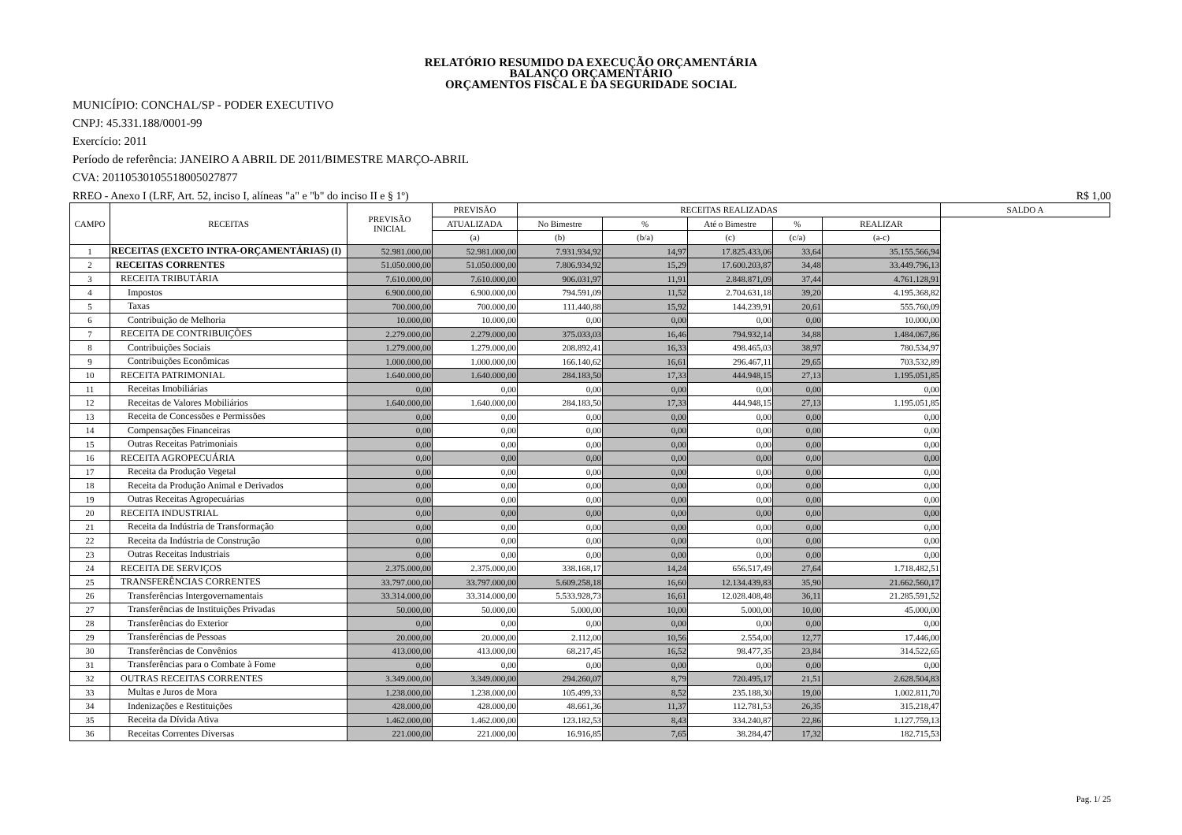RELATÓRIO RESUMIDO DA EXECUÇÃO ORÇAMENTÁRIA
BALANÇO ORÇAMENTÁRIO
ORÇAMENTOS FISCAL E DA SEGURIDADE SOCIAL
MUNICÍPIO: CONCHAL/SP - PODER EXECUTIVO
CNPJ: 45.331.188/0001-99
Exercício: 2011
Período de referência: JANEIRO A ABRIL DE 2011/BIMESTRE MARÇO-ABRIL
CVA: 20110530105518005027877
RREO - Anexo I (LRF, Art. 52, inciso I, alíneas "a" e "b" do inciso II e § 1º) R$ 1,00
| CAMPO | RECEITAS | PREVISÃO INICIAL | PREVISÃO | RECEITAS REALIZADAS | | | | | SALDO A |
| --- | --- | --- | --- | --- | --- | --- | --- | --- | --- |
| | | | ATUALIZADA | No Bimestre | % | Até o Bimestre | % | REALIZAR | |
| | | | (a) | (b) | (b/a) | (c) | (c/a) | (a-c) | |
| 1 | RECEITAS (EXCETO INTRA-ORÇAMENTÁRIAS) (I) | 52.981.000,00 | 52.981.000,00 | 7.931.934,92 | 14,97 | 17.825.433,06 | 33,64 | 35.155.566,94 | |
| 2 | RECEITAS CORRENTES | 51.050.000,00 | 51.050.000,00 | 7.806.934,92 | 15,29 | 17.600.203,87 | 34,48 | 33.449.796,13 | |
| 3 | RECEITA TRIBUTÁRIA | 7.610.000,00 | 7.610.000,00 | 906.031,97 | 11,91 | 2.848.871,09 | 37,44 | 4.761.128,91 | |
| 4 | Impostos | 6.900.000,00 | 6.900.000,00 | 794.591,09 | 11,52 | 2.704.631,18 | 39,20 | 4.195.368,82 | |
| 5 | Taxas | 700.000,00 | 700.000,00 | 111.440,88 | 15,92 | 144.239,91 | 20,61 | 555.760,09 | |
| 6 | Contribuição de Melhoria | 10.000,00 | 10.000,00 | 0,00 | 0,00 | 0,00 | 0,00 | 10.000,00 | |
| 7 | RECEITA DE CONTRIBUIÇÕES | 2.279.000,00 | 2.279.000,00 | 375.033,03 | 16,46 | 794.932,14 | 34,88 | 1.484.067,86 | |
| 8 | Contribuições Sociais | 1.279.000,00 | 1.279.000,00 | 208.892,41 | 16,33 | 498.465,03 | 38,97 | 780.534,97 | |
| 9 | Contribuições Econômicas | 1.000.000,00 | 1.000.000,00 | 166.140,62 | 16,61 | 296.467,11 | 29,65 | 703.532,89 | |
| 10 | RECEITA PATRIMONIAL | 1.640.000,00 | 1.640.000,00 | 284.183,50 | 17,33 | 444.948,15 | 27,13 | 1.195.051,85 | |
| 11 | Receitas Imobiliárias | 0,00 | 0,00 | 0,00 | 0,00 | 0,00 | 0,00 | 0,00 | |
| 12 | Receitas de Valores Mobiliários | 1.640.000,00 | 1.640.000,00 | 284.183,50 | 17,33 | 444.948,15 | 27,13 | 1.195.051,85 | |
| 13 | Receita de Concessões e Permissões | 0,00 | 0,00 | 0,00 | 0,00 | 0,00 | 0,00 | 0,00 | |
| 14 | Compensações Financeiras | 0,00 | 0,00 | 0,00 | 0,00 | 0,00 | 0,00 | 0,00 | |
| 15 | Outras Receitas Patrimoniais | 0,00 | 0,00 | 0,00 | 0,00 | 0,00 | 0,00 | 0,00 | |
| 16 | RECEITA AGROPECUÁRIA | 0,00 | 0,00 | 0,00 | 0,00 | 0,00 | 0,00 | 0,00 | |
| 17 | Receita da Produção Vegetal | 0,00 | 0,00 | 0,00 | 0,00 | 0,00 | 0,00 | 0,00 | |
| 18 | Receita da Produção Animal e Derivados | 0,00 | 0,00 | 0,00 | 0,00 | 0,00 | 0,00 | 0,00 | |
| 19 | Outras Receitas Agropecuárias | 0,00 | 0,00 | 0,00 | 0,00 | 0,00 | 0,00 | 0,00 | |
| 20 | RECEITA INDUSTRIAL | 0,00 | 0,00 | 0,00 | 0,00 | 0,00 | 0,00 | 0,00 | |
| 21 | Receita da Indústria de Transformação | 0,00 | 0,00 | 0,00 | 0,00 | 0,00 | 0,00 | 0,00 | |
| 22 | Receita da Indústria de Construção | 0,00 | 0,00 | 0,00 | 0,00 | 0,00 | 0,00 | 0,00 | |
| 23 | Outras Receitas Industriais | 0,00 | 0,00 | 0,00 | 0,00 | 0,00 | 0,00 | 0,00 | |
| 24 | RECEITA DE SERVIÇOS | 2.375.000,00 | 2.375.000,00 | 338.168,17 | 14,24 | 656.517,49 | 27,64 | 1.718.482,51 | |
| 25 | TRANSFERÊNCIAS CORRENTES | 33.797.000,00 | 33.797.000,00 | 5.609.258,18 | 16,60 | 12.134.439,83 | 35,90 | 21.662.560,17 | |
| 26 | Transferências Intergovernamentais | 33.314.000,00 | 33.314.000,00 | 5.533.928,73 | 16,61 | 12.028.408,48 | 36,11 | 21.285.591,52 | |
| 27 | Transferências de Instituições Privadas | 50.000,00 | 50.000,00 | 5.000,00 | 10,00 | 5.000,00 | 10,00 | 45.000,00 | |
| 28 | Transferências do Exterior | 0,00 | 0,00 | 0,00 | 0,00 | 0,00 | 0,00 | 0,00 | |
| 29 | Transferências de Pessoas | 20.000,00 | 20.000,00 | 2.112,00 | 10,56 | 2.554,00 | 12,77 | 17.446,00 | |
| 30 | Transferências de Convênios | 413.000,00 | 413.000,00 | 68.217,45 | 16,52 | 98.477,35 | 23,84 | 314.522,65 | |
| 31 | Transferências para o Combate à Fome | 0,00 | 0,00 | 0,00 | 0,00 | 0,00 | 0,00 | 0,00 | |
| 32 | OUTRAS RECEITAS CORRENTES | 3.349.000,00 | 3.349.000,00 | 294.260,07 | 8,79 | 720.495,17 | 21,51 | 2.628.504,83 | |
| 33 | Multas e Juros de Mora | 1.238.000,00 | 1.238.000,00 | 105.499,33 | 8,52 | 235.188,30 | 19,00 | 1.002.811,70 | |
| 34 | Indenizações e Restituições | 428.000,00 | 428.000,00 | 48.661,36 | 11,37 | 112.781,53 | 26,35 | 315.218,47 | |
| 35 | Receita da Dívida Ativa | 1.462.000,00 | 1.462.000,00 | 123.182,53 | 8,43 | 334.240,87 | 22,86 | 1.127.759,13 | |
| 36 | Receitas Correntes Diversas | 221.000,00 | 221.000,00 | 16.916,85 | 7,65 | 38.284,47 | 17,32 | 182.715,53 | |
Pag. 1/ 25